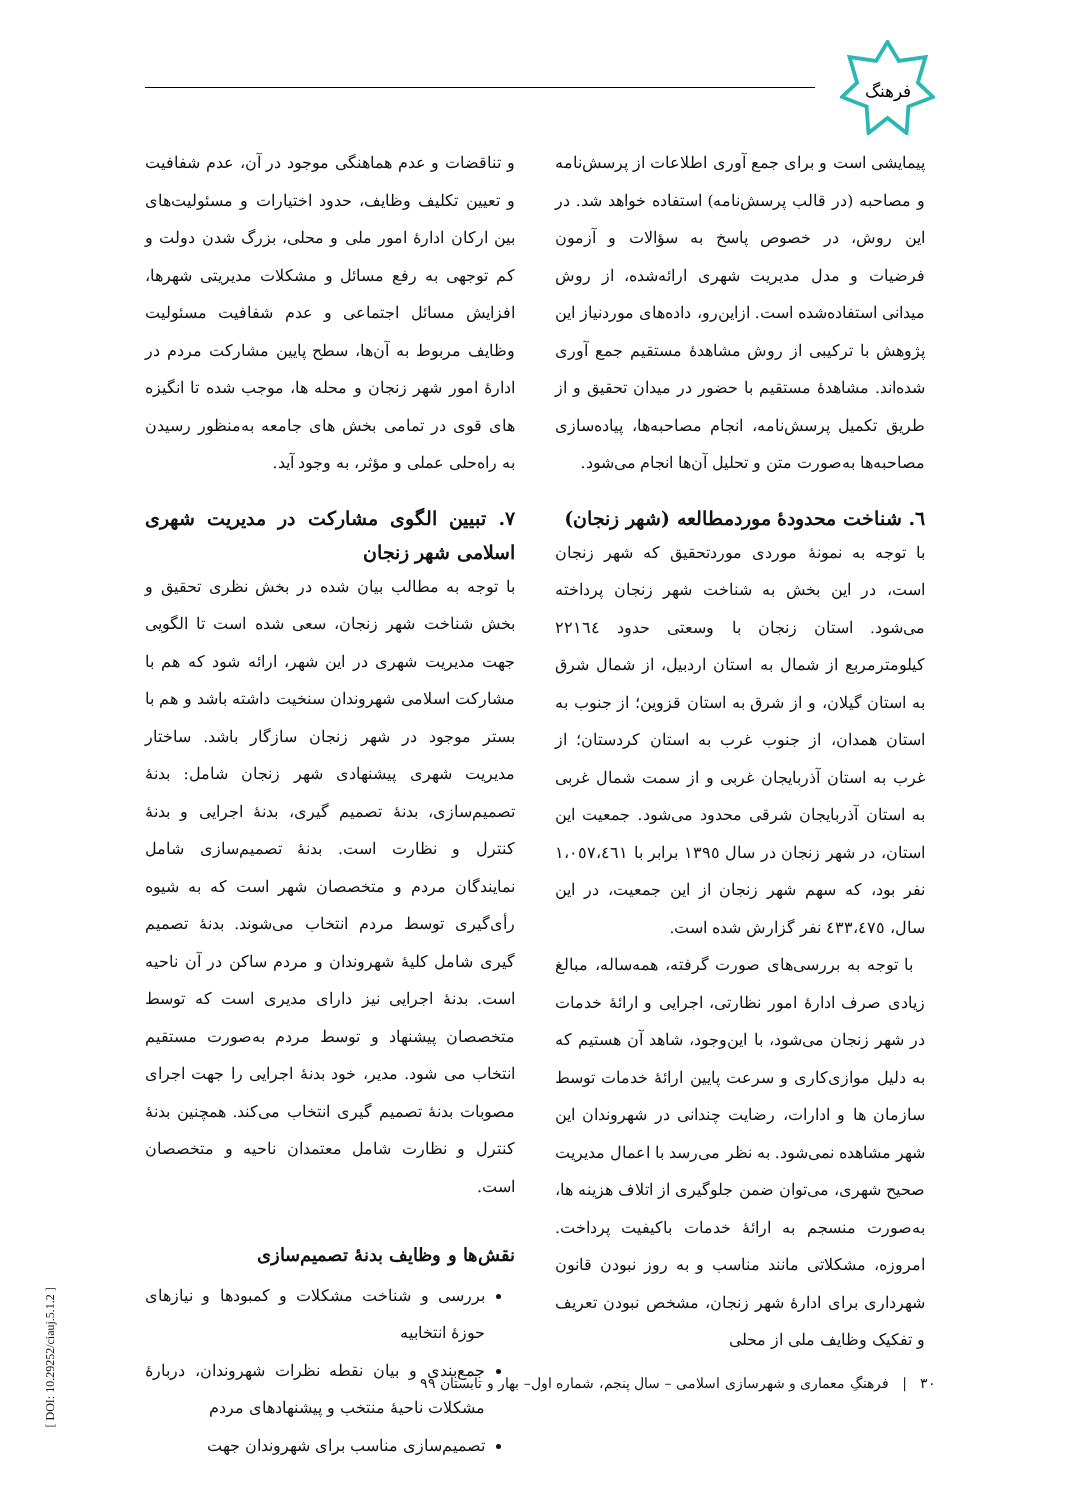فرهنگ
پیمایشی است و برای جمع آوری اطلاعات از پرسش‌نامه و مصاحبه (در قالب پرسش‌نامه) استفاده خواهد شد. در این روش، در خصوص پاسخ به سؤالات و آزمون فرضیات و مدل مدیریت شهری ارائه‌شده، از روش میدانی استفاده‌شده است. ازاین‌رو، داده‌های موردنیاز این پژوهش با ترکیبی از روش مشاهدهٔ مستقیم جمع آوری شده‌اند. مشاهدهٔ مستقیم با حضور در میدان تحقیق و از طریق تکمیل پرسش‌نامه، انجام مصاحبه‌ها، پیاده‌سازی مصاحبه‌ها به‌صورت متن و تحلیل آن‌ها انجام می‌شود.
٦. شناخت محدودهٔ موردمطالعه (شهر زنجان)
با توجه به نمونهٔ موردی موردتحقیق که شهر زنجان است، در این بخش به شناخت شهر زنجان پرداخته می‌شود. استان زنجان با وسعتی حدود ٢٢١٦٤ کیلومترمربع از شمال به استان اردبیل، از شمال شرق به استان گیلان، و از شرق به استان قزوین؛ از جنوب به استان همدان، از جنوب غرب به استان کردستان؛ از غرب به استان آذربایجان غربی و از سمت شمال غربی به استان آذربایجان شرقی محدود می‌شود. جمعیت این استان، در شهر زنجان در سال ١٣٩٥ برابر با ١،٠٥٧،٤٦١ نفر بود، که سهم شهر زنجان از این جمعیت، در این سال، ٤٣٣،٤٧٥ نفر گزارش شده است.
با توجه به بررسی‌های صورت گرفته، همه‌ساله، مبالغ زیادی صرف ادارهٔ امور نظارتی، اجرایی و ارائهٔ خدمات در شهر زنجان می‌شود، با این‌وجود، شاهد آن هستیم که به دلیل موازی‌کاری و سرعت پایین ارائهٔ خدمات توسط سازمان ها و ادارات، رضایت چندانی در شهروندان این شهر مشاهده نمی‌شود. به نظر می‌رسد با اعمال مدیریت صحیح شهری، می‌توان ضمن جلوگیری از اتلاف هزینه ها، به‌صورت منسجم به ارائهٔ خدمات باکیفیت پرداخت. امروزه، مشکلاتی مانند مناسب و به روز نبودن قانون شهرداری برای ادارهٔ شهر زنجان، مشخص نبودن تعریف و تفکیک وظایف ملی از محلی
و تناقضات و عدم هماهنگی موجود در آن، عدم شفافیت و تعیین تکلیف وظایف، حدود اختیارات و مسئولیت‌های بین ارکان ادارهٔ امور ملی و محلی، بزرگ شدن دولت و کم توجهی به رفع مسائل و مشکلات مدیریتی شهرها، افزایش مسائل اجتماعی و عدم شفافیت مسئولیت وظایف مربوط به آن‌ها، سطح پایین مشارکت مردم در ادارهٔ امور شهر زنجان و محله ها، موجب شده تا انگیزه های قوی در تمامی بخش های جامعه به‌منظور رسیدن به راه‌حلی عملی و مؤثر، به وجود آید.
٧. تبیین الگوی مشارکت در مدیریت شهری اسلامی شهر زنجان
با توجه به مطالب بیان شده در بخش نظری تحقیق و بخش شناخت شهر زنجان، سعی شده است تا الگویی جهت مدیریت شهری در این شهر، ارائه شود که هم با مشارکت اسلامی شهروندان سنخیت داشته باشد و هم با بستر موجود در شهر زنجان سازگار باشد. ساختار مدیریت شهری پیشنهادی شهر زنجان شامل: بدنهٔ تصمیم‌سازی، بدنهٔ تصمیم گیری، بدنهٔ اجرایی و بدنهٔ کنترل و نظارت است. بدنهٔ تصمیم‌سازی شامل نمایندگان مردم و متخصصان شهر است که به شیوه رأی‌گیری توسط مردم انتخاب می‌شوند. بدنهٔ تصمیم گیری شامل کلیهٔ شهروندان و مردم ساکن در آن ناحیه است. بدنهٔ اجرایی نیز دارای مدیری است که توسط متخصصان پیشنهاد و توسط مردم به‌صورت مستقیم انتخاب می شود. مدیر، خود بدنهٔ اجرایی را جهت اجرای مصوبات بدنهٔ تصمیم گیری انتخاب می‌کند. همچنین بدنهٔ کنترل و نظارت شامل معتمدان ناحیه و متخصصان است.
نقش‌ها و وظایف بدنهٔ تصمیم‌سازی
بررسی و شناخت مشکلات و کمبودها و نیازهای حوزهٔ انتخابیه
جمع‌بندی و بیان نقطه نظرات شهروندان، دربارهٔ مشکلات ناحیهٔ منتخب و پیشنهادهای مردم
تصمیم‌سازی مناسب برای شهروندان جهت
٣٠ | فرهنگِ معماری و شهرسازی اسلامی – سال پنجم، شماره اول– بهار و تابستان ٩٩
[ DOI: 10.29252/ciauj.5.1.2 ]